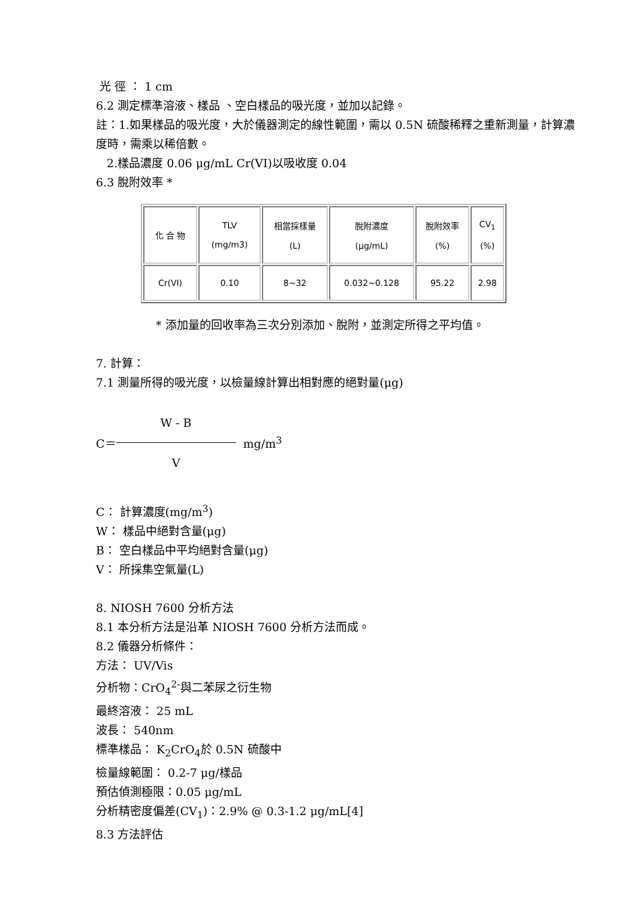光 徑 ： 1 cm
6.2 測定標準溶液、樣品 、空白樣品的吸光度，並加以記錄。
註：1.如果樣品的吸光度，大於儀器測定的線性範圍，需以 0.5N 硫酸稀釋之重新測量，計算濃度時，需乘以稀倍數。
2.樣品濃度 0.06 μg/mL Cr(VI)以吸收度 0.04
6.3 脫附效率 *
| 化 合 物 | TLV (mg/m3) | 相當採樣量 (L) | 脫附濃度 (μg/mL) | 脫附效率 (%) | CV<sub>1</sub> (%) |
| Cr(VI) | 0.10 | 8~32 | 0.032~0.128 | 95.22 | 2.98 |
* 添加量的回收率為三次分別添加、脫附，並測定所得之平均值。
7. 計算：
7.1 測量所得的吸光度，以檢量線計算出相對應的絕對量(μg)
C＝
W - B
V
mg/m<sup>3</sup>
C： 計算濃度(mg/m<sup>3</sup>)
W： 樣品中絕對含量(μg)
B： 空白樣品中平均絕對含量(μg)
V： 所採集空氣量(L)
8. NIOSH 7600 分析方法
8.1 本分析方法是沿革 NIOSH 7600 分析方法而成。
8.2 儀器分析條件：
方法： UV/Vis
分析物：CrO<sub>4</sub><sup>2-</sup>與二苯尿之衍生物
最終溶液： 25 mL
波長： 540nm
標準樣品： K<sub>2</sub>CrO<sub>4</sub>於 0.5N 硫酸中
檢量線範圍： 0.2-7 μg/樣品
預估偵測極限：0.05 μg/mL
分析精密度偏差(CV<sub>1</sub>)：2.9% @ 0.3-1.2 μg/mL[4]
8.3 方法評估